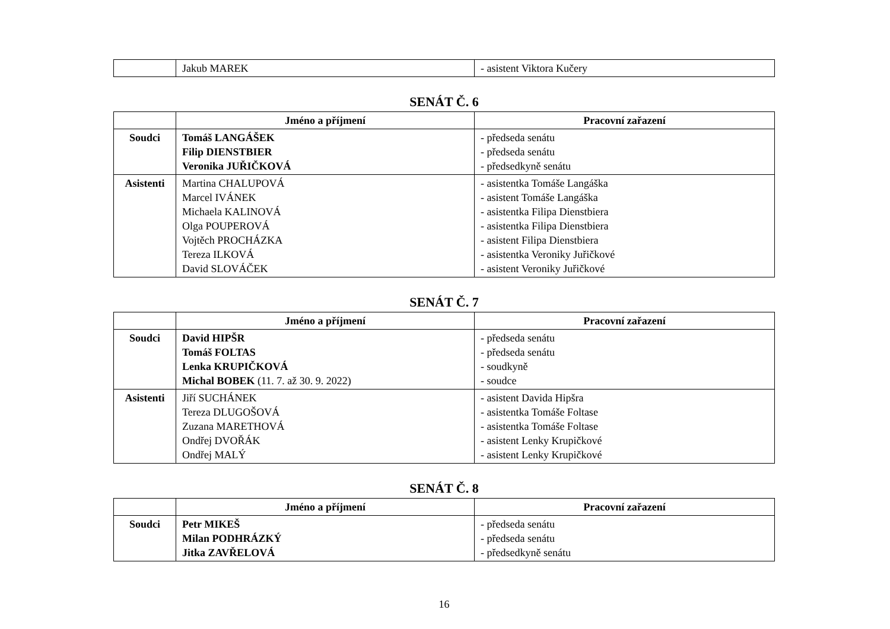| | Jakub MAREK | - asistent Viktora Kučery |
SENÁT Č. 6
| | Jméno a příjmení | Pracovní zařazení |
| --- | --- | --- |
| Soudci | Tomáš LANGÁŠEK Filip DIENSTBIER Veronika JUŘIČKOVÁ | - předseda senátu - předseda senátu - předsedkyně senátu |
| Asistenti | Martina CHALUPOVÁ Marcel IVÁNEK Michaela KALINOVÁ Olga POUPEROVÁ Vojtěch PROCHÁZKA Tereza ILKOVÁ David SLOVÁČEK | - asistentka Tomáše Langáška - asistent Tomáše Langáška - asistentka Filipa Dienstbiera - asistentka Filipa Dienstbiera - asistent Filipa Dienstbiera - asistentka Veroniky Juřičkové - asistent Veroniky Juřičkové |
SENÁT Č. 7
| | Jméno a příjmení | Pracovní zařazení |
| --- | --- | --- |
| Soudci | David HIPŠR Tomáš FOLTAS Lenka KRUPIČKOVÁ Michal BOBEK (11. 7. až 30. 9. 2022) | - předseda senátu - předseda senátu - soudkyně - soudce |
| Asistenti | Jiří SUCHÁNEK Tereza DLUGOŠOVÁ Zuzana MARETHOVÁ Ondřej DVOŘÁK Ondřej MALÝ | - asistent Davida Hipšra - asistentka Tomáše Foltase - asistentka Tomáše Foltase - asistent Lenky Krupičkové - asistent Lenky Krupičkové |
SENÁT Č. 8
| | Jméno a příjmení | Pracovní zařazení |
| --- | --- | --- |
| Soudci | Petr MIKEŠ Milan PODHRÁZKÝ Jitka ZAVŘELOVÁ | - předseda senátu - předseda senátu - předsedkyně senátu |
16